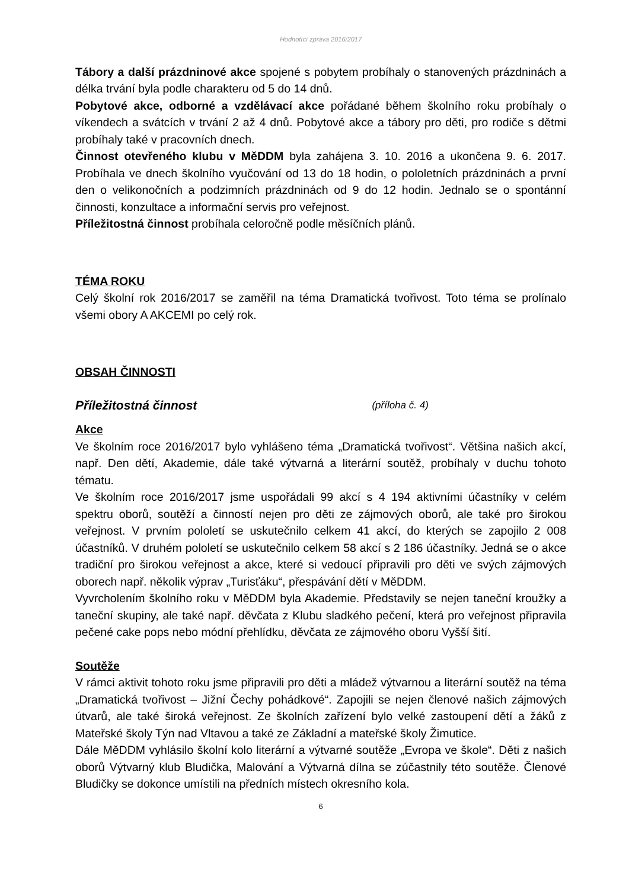Hodnotící zpráva 2016/2017
Tábory a další prázdninové akce spojené s pobytem probíhaly o stanovených prázdninách a délka trvání byla podle charakteru od 5 do 14 dnů.
Pobytové akce, odborné a vzdělávací akce pořádané během školního roku probíhaly o víkendech a svátcích v trvání 2 až 4 dnů. Pobytové akce a tábory pro děti, pro rodiče s dětmi probíhaly také v pracovních dnech.
Činnost otevřeného klubu v MěDDM byla zahájena 3. 10. 2016 a ukončena 9. 6. 2017. Probíhala ve dnech školního vyučování od 13 do 18 hodin, o pololetních prázdninách a první den o velikonočních a podzimních prázdninách od 9 do 12 hodin. Jednalo se o spontánní činnosti, konzultace a informační servis pro veřejnost.
Příležitostná činnost probíhala celoročně podle měsíčních plánů.
TÉMA ROKU
Celý školní rok 2016/2017 se zaměřil na téma Dramatická tvořivost. Toto téma se prolínalo všemi obory A AKCEMI po celý rok.
OBSAH ČINNOSTI
Příležitostná činnost (příloha č. 4)
Akce
Ve školním roce 2016/2017 bylo vyhlášeno téma „Dramatická tvořivost“. Většina našich akcí, např. Den dětí, Akademie, dále také výtvarná a literární soutěž, probíhaly v duchu tohoto tématu.
Ve školním roce 2016/2017 jsme uspořádali 99 akcí s 4 194 aktivními účastníky v celém spektru oborů, soutěží a činností nejen pro děti ze zájmových oborů, ale také pro širokou veřejnost. V prvním pololetí se uskutečnilo celkem 41 akcí, do kterých se zapojilo 2 008 účastníků. V druhém pololetí se uskutečnilo celkem 58 akcí s 2 186 účastníky. Jedná se o akce tradiční pro širokou veřejnost a akce, které si vedoucí připravili pro děti ve svých zájmových oborech např. několik výprav „Turisťáku“, přespávání dětí v MěDDM.
Vyvrcholením školního roku v MěDDM byla Akademie. Představily se nejen taneční kroužky a taneční skupiny, ale také např. děvčata z Klubu sladkého pečení, která pro veřejnost připravila pečené cake pops nebo módní přehlídku, děvčata ze zájmového oboru Vyšší šití.
Soutěže
V rámci aktivit tohoto roku jsme připravili pro děti a mládež výtvarnou a literární soutěž na téma „Dramatická tvořivost – Jižní Čechy pohádkové“. Zapojili se nejen členové našich zájmových útvarů, ale také široká veřejnost. Ze školních zařízení bylo velké zastoupení dětí a žáků z Mateřské školy Týn nad Vltavou a také ze Základní a mateřské školy Žimutice.
Dále MěDDM vyhlásilo školní kolo literární a výtvarné soutěže „Evropa ve škole“. Děti z našich oborů Výtvarný klub Bludička, Malování a Výtvarná dílna se zúčastnily této soutěže. Členové Bludičky se dokonce umístili na předních místech okresního kola.
6